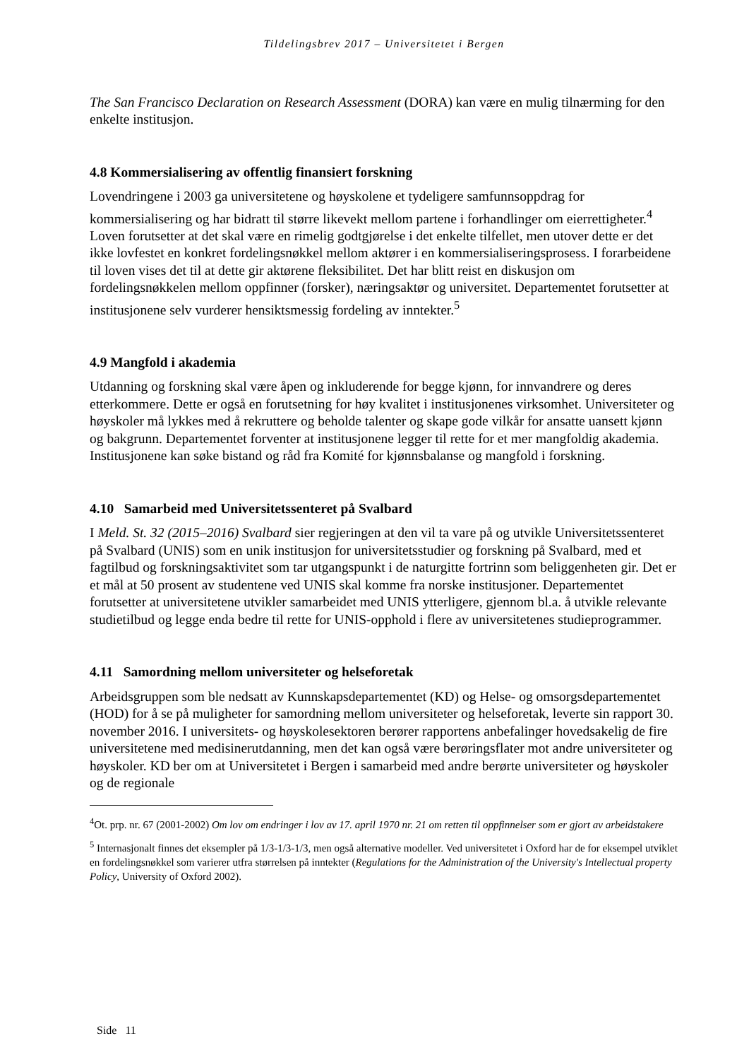Tildelingsbrev 2017 – Universitetet i Bergen
The San Francisco Declaration on Research Assessment (DORA) kan være en mulig tilnærming for den enkelte institusjon.
4.8 Kommersialisering av offentlig finansiert forskning
Lovendringene i 2003 ga universitetene og høyskolene et tydeligere samfunnsoppdrag for kommersialisering og har bidratt til større likevekt mellom partene i forhandlinger om eierrettigheter.<sup>4</sup> Loven forutsetter at det skal være en rimelig godtgjørelse i det enkelte tilfellet, men utover dette er det ikke lovfestet en konkret fordelingsnøkkel mellom aktører i en kommersialiseringsprosess. I forarbeidene til loven vises det til at dette gir aktørene fleksibilitet. Det har blitt reist en diskusjon om fordelingsnøkkelen mellom oppfinner (forsker), næringsaktør og universitet. Departementet forutsetter at institusjonene selv vurderer hensiktsmessig fordeling av inntekter.<sup>5</sup>
4.9 Mangfold i akademia
Utdanning og forskning skal være åpen og inkluderende for begge kjønn, for innvandrere og deres etterkommere. Dette er også en forutsetning for høy kvalitet i institusjonenes virksomhet. Universiteter og høyskoler må lykkes med å rekruttere og beholde talenter og skape gode vilkår for ansatte uansett kjønn og bakgrunn. Departementet forventer at institusjonene legger til rette for et mer mangfoldig akademia. Institusjonene kan søke bistand og råd fra Komité for kjønnsbalanse og mangfold i forskning.
4.10 Samarbeid med Universitetssenteret på Svalbard
I Meld. St. 32 (2015–2016) Svalbard sier regjeringen at den vil ta vare på og utvikle Universitetssenteret på Svalbard (UNIS) som en unik institusjon for universitetsstudier og forskning på Svalbard, med et fagtilbud og forskningsaktivitet som tar utgangspunkt i de naturgitte fortrinn som beliggenheten gir. Det er et mål at 50 prosent av studentene ved UNIS skal komme fra norske institusjoner. Departementet forutsetter at universitetene utvikler samarbeidet med UNIS ytterligere, gjennom bl.a. å utvikle relevante studietilbud og legge enda bedre til rette for UNIS-opphold i flere av universitetenes studieprogrammer.
4.11 Samordning mellom universiteter og helseforetak
Arbeidsgruppen som ble nedsatt av Kunnskapsdepartementet (KD) og Helse- og omsorgsdepartementet (HOD) for å se på muligheter for samordning mellom universiteter og helseforetak, leverte sin rapport 30. november 2016. I universitets- og høyskolesektoren berører rapportens anbefalinger hovedsakelig de fire universitetene med medisinerutdanning, men det kan også være berøringsflater mot andre universiteter og høyskoler. KD ber om at Universitetet i Bergen i samarbeid med andre berørte universiteter og høyskoler og de regionale
<sup>4</sup> Ot. prp. nr. 67 (2001-2002) Om lov om endringer i lov av 17. april 1970 nr. 21 om retten til oppfinnelser som er gjort av arbeidstakere
<sup>5</sup> Internasjonalt finnes det eksempler på 1/3-1/3-1/3, men også alternative modeller. Ved universitetet i Oxford har de for eksempel utviklet en fordelingsnøkkel som varierer utfra størrelsen på inntekter (Regulations for the Administration of the University's Intellectual property Policy, University of Oxford 2002).
Side 11